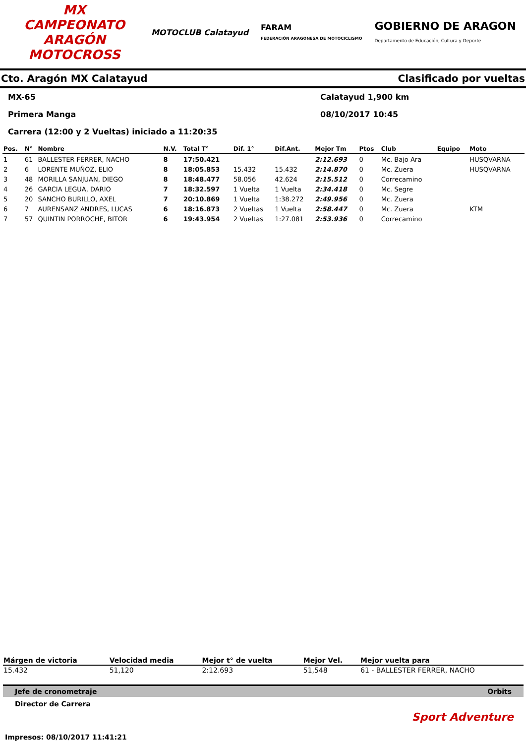MX
CAMPEONATO ARAGÓN MOTOCROSS
MOTOCLUB Calatayud
FARAM
FEDERACIÓN ARAGONESA DE MOTOCICLISMO
GOBIERNO DE ARAGON
Departamento de Educación, Cultura y Deporte
Cto. Aragón MX Calatayud Clasificado por vueltas
MX-65 Calatayud 1,900 km
Primera Manga 08/10/2017 10:45
Carrera (12:00 y 2 Vueltas) iniciado a 11:20:35
| Pos. | N° | Nombre | N.V. | Total T° | Dif. 1° | Dif.Ant. | Mejor Tm | Ptos | Club | Equipo | Moto |
| --- | --- | --- | --- | --- | --- | --- | --- | --- | --- | --- | --- |
| 1 | 61 | BALLESTER FERRER, NACHO | 8 | 17:50.421 | | | 2:12.693 | 0 | Mc. Bajo Ara | | HUSQVARNA |
| 2 | 6 | LORENTE MUÑOZ, ELIO | 8 | 18:05.853 | 15.432 | 15.432 | 2:14.870 | 0 | Mc. Zuera | | HUSQVARNA |
| 3 | 48 | MORILLA SANJUAN, DIEGO | 8 | 18:48.477 | 58.056 | 42.624 | 2:15.512 | 0 | Correcamino | | |
| 4 | 26 | GARCIA LEGUA, DARIO | 7 | 18:32.597 | 1 Vuelta | 1 Vuelta | 2:34.418 | 0 | Mc. Segre | | |
| 5 | 20 | SANCHO BURILLO, AXEL | 7 | 20:10.869 | 1 Vuelta | 1:38.272 | 2:49.956 | 0 | Mc. Zuera | | |
| 6 | 7 | AURENSANZ ANDRES, LUCAS | 6 | 18:16.873 | 2 Vueltas | 1 Vuelta | 2:58.447 | 0 | Mc. Zuera | | KTM |
| 7 | 57 | QUINTIN PORROCHE, BITOR | 6 | 19:43.954 | 2 Vueltas | 1:27.081 | 2:53.936 | 0 | Correcamino | | |
| Márgen de victoria | Velocidad media | Mejor t° de vuelta | Mejor Vel. | Mejor vuelta para |
| --- | --- | --- | --- | --- |
| 15.432 | 51,120 | 2:12.693 | 51,548 | 61 - BALLESTER FERRER, NACHO |
Jefe de cronometraje Orbits
Director de Carrera
Sport Adventure
Impresos: 08/10/2017 11:41:21